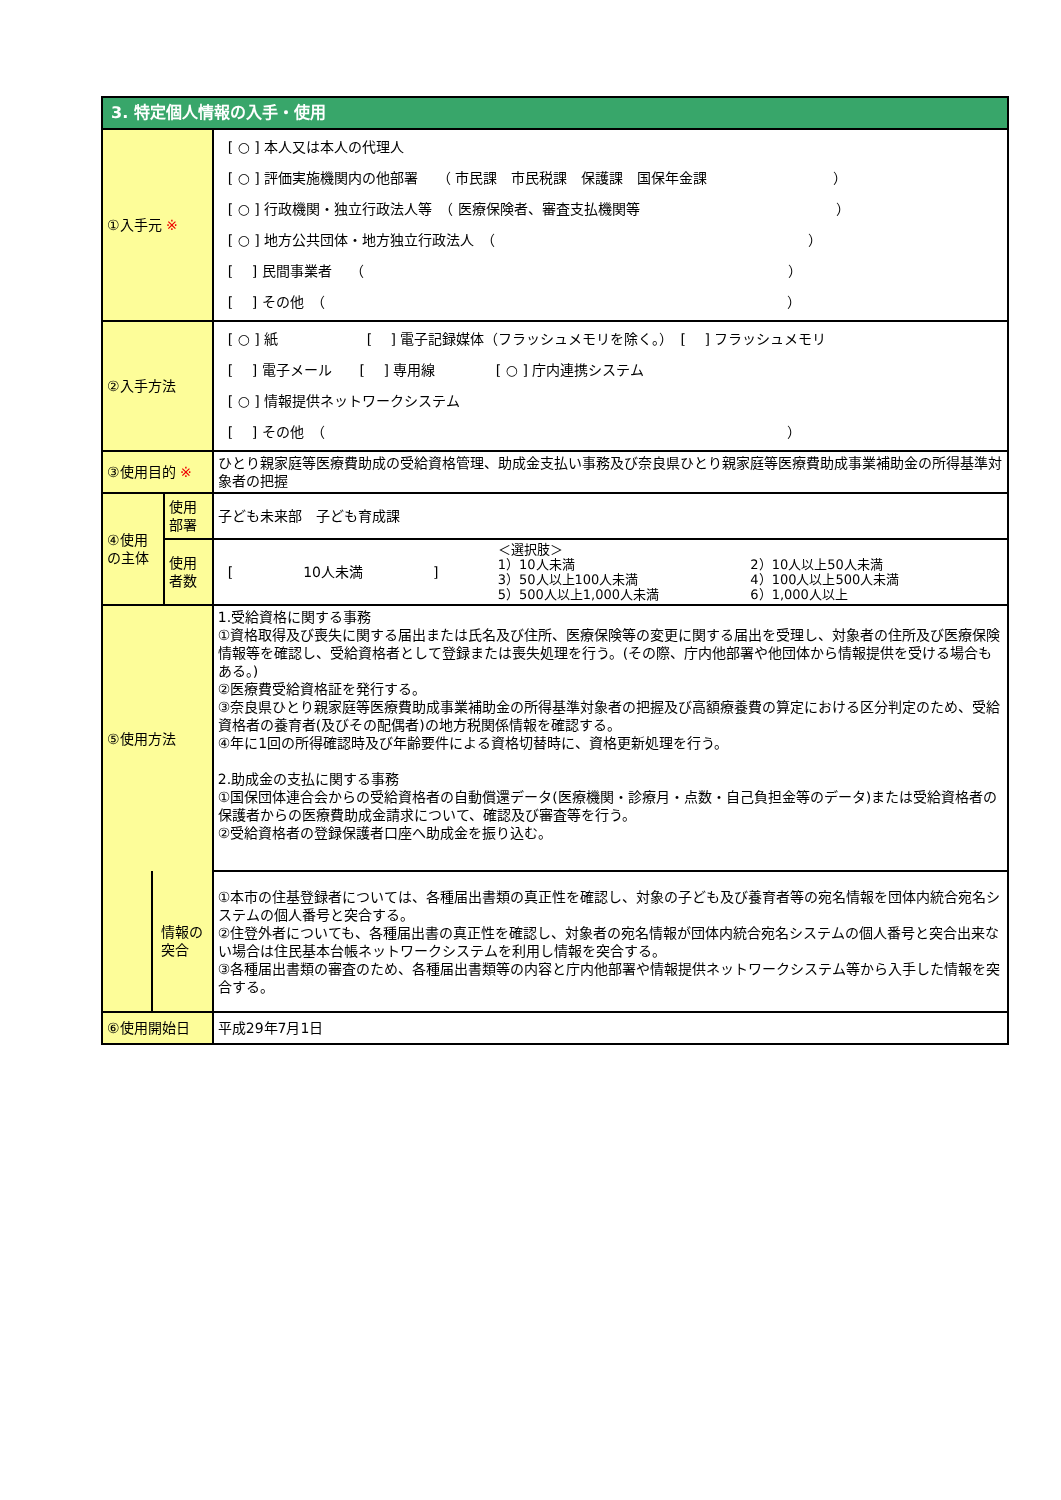| 3. 特定個人情報の入手・使用 | | |
| ①入手元 ※ | | [ ○ ] 本人又は本人の代理人 [ ○ ] 評価実施機関内の他部署 （ 市民課 市民税課 保護課 国保年金課 ） [ ○ ] 行政機関・独立行政法人等 （ 医療保険者、審査支払機関等 ） [ ○ ] 地方公共団体・地方独立行政法人 （ ） [ ] 民間事業者 （ ） [ ] その他 （ ） |
| ②入手方法 | | [ ○ ] 紙 [ ] 電子記録媒体（フラッシュメモリを除く。） [ ] フラッシュメモリ [ ] 電子メール [ ] 専用線 [ ○ ] 庁内連携システム [ ○ ] 情報提供ネットワークシステム [ ] その他 （ ） |
| ③使用目的 ※ | | ひとり親家庭等医療費助成の受給資格管理、助成金支払い事務及び奈良県ひとり親家庭等医療費助成事業補助金の所得基準対象者の把握 |
| ④使用の主体 | 使用部署 | 子ども未来部 子ども育成課 |
| | 使用者数 | [ 10人未満 ] ＜選択肢＞ 1）10人未満 3）50人以上100人未満 5）500人以上1,000人未満 2）10人以上50人未満 4）100人以上500人未満 6）1,000人以上 |
| ⑤使用方法 | | 1.受給資格に関する事務 ①資格取得及び喪失に関する届出または氏名及び住所、医療保険等の変更に関する届出を受理し、対象者の住所及び医療保険情報等を確認し、受給資格者として登録または喪失処理を行う。(その際、庁内他部署や他団体から情報提供を受ける場合もある。) ②医療費受給資格証を発行する。 ③奈良県ひとり親家庭等医療費助成事業補助金の所得基準対象者の把握及び高額療養費の算定における区分判定のため、受給資格者の養育者(及びその配偶者)の地方税関係情報を確認する。 ④年に1回の所得確認時及び年齢要件による資格切替時に、資格更新処理を行う。 2.助成金の支払に関する事務 ①国保団体連合会からの受給資格者の自動償還データ(医療機関・診療月・点数・自己負担金等のデータ)または受給資格者の保護者からの医療費助成金請求について、確認及び審査等を行う。 ②受給資格者の登録保護者口座へ助成金を振り込む。 |
| 情報の突合 | | ①本市の住基登録者については、各種届出書類の真正性を確認し、対象の子ども及び養育者等の宛名情報を団体内統合宛名システムの個人番号と突合する。 ②住登外者についても、各種届出書の真正性を確認し、対象者の宛名情報が団体内統合宛名システムの個人番号と突合出来ない場合は住民基本台帳ネットワークシステムを利用し情報を突合する。 ③各種届出書類の審査のため、各種届出書類等の内容と庁内他部署や情報提供ネットワークシステム等から入手した情報を突合する。 |
| ⑥使用開始日 | | 平成29年7月1日 |